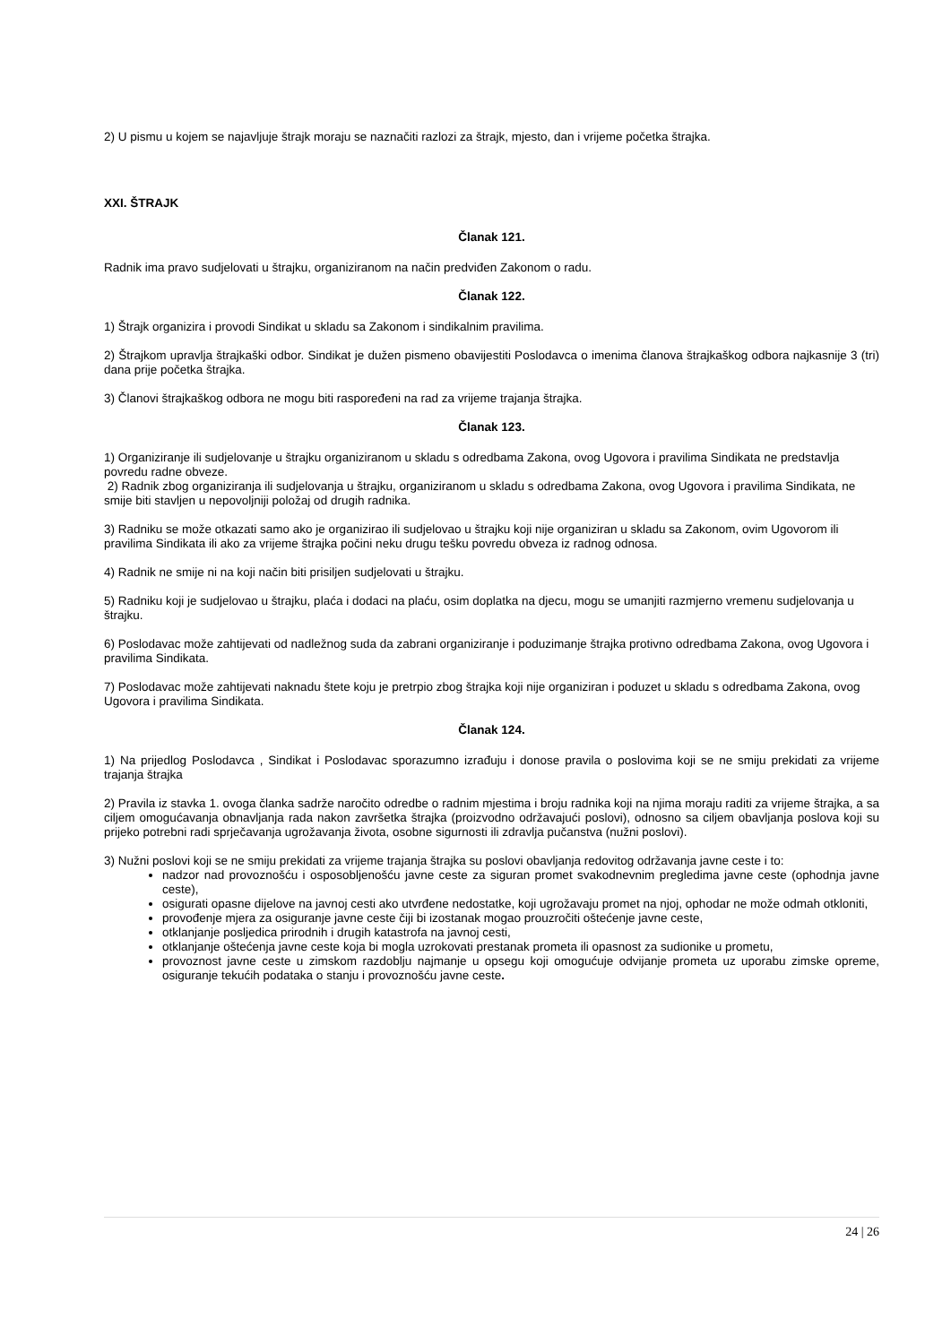2) U pismu u kojem se najavljuje štrajk moraju se naznačiti razlozi za štrajk, mjesto, dan i vrijeme početka štrajka.
XXI. ŠTRAJK
Članak 121.
Radnik ima pravo sudjelovati u štrajku, organiziranom na način predviđen Zakonom o radu.
Članak 122.
1) Štrajk organizira i provodi Sindikat u skladu sa Zakonom i sindikalnim pravilima.
2) Štrajkom upravlja štrajkaški odbor. Sindikat je dužen pismeno obavijestiti Poslodavca o imenima članova štrajkaškog odbora najkasnije 3 (tri) dana prije početka štrajka.
3) Članovi štrajkaškog odbora ne mogu biti raspoređeni na rad za vrijeme trajanja štrajka.
Članak 123.
1) Organiziranje ili sudjelovanje u štrajku organiziranom u skladu s odredbama Zakona, ovog Ugovora i pravilima Sindikata ne predstavlja povredu radne obveze.
2) Radnik zbog organiziranja ili sudjelovanja u štrajku, organiziranom u skladu s odredbama Zakona, ovog Ugovora i pravilima Sindikata, ne smije biti stavljen u nepovoljniji položaj od drugih radnika.
3) Radniku se može otkazati samo ako je organizirao ili sudjelovao u štrajku koji nije organiziran u skladu sa Zakonom, ovim Ugovorom ili pravilima Sindikata ili ako za vrijeme štrajka počini neku drugu tešku povredu obveza iz radnog odnosa.
4) Radnik ne smije ni na koji način biti prisiljen sudjelovati u štrajku.
5) Radniku koji je sudjelovao u štrajku, plaća i dodaci na plaću, osim doplatka na djecu, mogu se umanjiti razmjerno vremenu sudjelovanja u štrajku.
6) Poslodavac može zahtijevati od nadležnog suda da zabrani organiziranje i poduzimanje štrajka protivno odredbama Zakona, ovog Ugovora i pravilima Sindikata.
7) Poslodavac može zahtijevati naknadu štete koju je pretrpio zbog štrajka koji nije organiziran i poduzet u skladu s odredbama Zakona, ovog Ugovora i pravilima Sindikata.
Članak 124.
1) Na prijedlog Poslodavca , Sindikat i Poslodavac sporazumno izrađuju i donose pravila o poslovima koji se ne smiju prekidati za vrijeme trajanja štrajka
2) Pravila iz stavka 1. ovoga članka sadrže naročito odredbe o radnim mjestima i broju radnika koji na njima moraju raditi za vrijeme štrajka, a sa ciljem omogućavanja obnavljanja rada nakon završetka štrajka (proizvodno održavajući poslovi), odnosno sa ciljem obavljanja poslova koji su prijeko potrebni radi sprječavanja ugrožavanja života, osobne sigurnosti ili zdravlja pučanstva (nužni poslovi).
3) Nužni poslovi koji se ne smiju prekidati za vrijeme trajanja štrajka su poslovi obavljanja redovitog održavanja javne ceste i to:
nadzor nad provoznošću i osposobljenošću javne ceste za siguran promet svakodnevnim pregledima javne ceste (ophodnja javne ceste),
osigurati opasne dijelove na javnoj cesti ako utvrđene nedostatke, koji ugrožavaju promet na njoj, ophodar ne može odmah otkloniti,
provođenje mjera za osiguranje javne ceste čiji bi izostanak mogao prouzročiti oštećenje javne ceste,
otklanjanje posljedica prirodnih i drugih katastrofa na javnoj cesti,
otklanjanje oštećenja javne ceste koja bi mogla uzrokovati prestanak prometa ili opasnost za sudionike u prometu,
provoznost javne ceste u zimskom razdoblju najmanje u opsegu koji omogućuje odvijanje prometa uz uporabu zimske opreme, osiguranje tekućih podataka o stanju i provoznošću javne ceste.
24 | 26